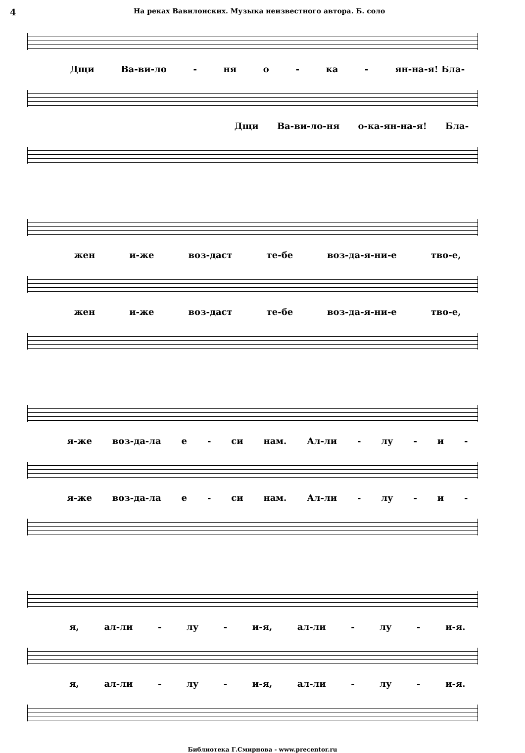4 На реках Вавилонских. Музыка неизвестного автора. Б. соло
Дщи Ва-ви-ло - ня о - ка - ян-на-я! Бла-
Дщи Ва-ви-ло-ня о-ка-ян-на-я! Бла-
жен и-же воз-даст те-бе воз-да-я-ни-е тво-е,
жен и-же воз-даст те-бе воз-да-я-ни-е тво-е,
я-же воз-да-ла е - си нам. Ал-ли - лу - и -
я-же воз-да-ла е - си нам. Ал-ли - лу - и -
я, ал-ли - лу - и-я, ал-ли - лу - и-я.
я, ал-ли - лу - и-я, ал-ли - лу - и-я.
Библиотека Г.Смирнова - www.precentor.ru